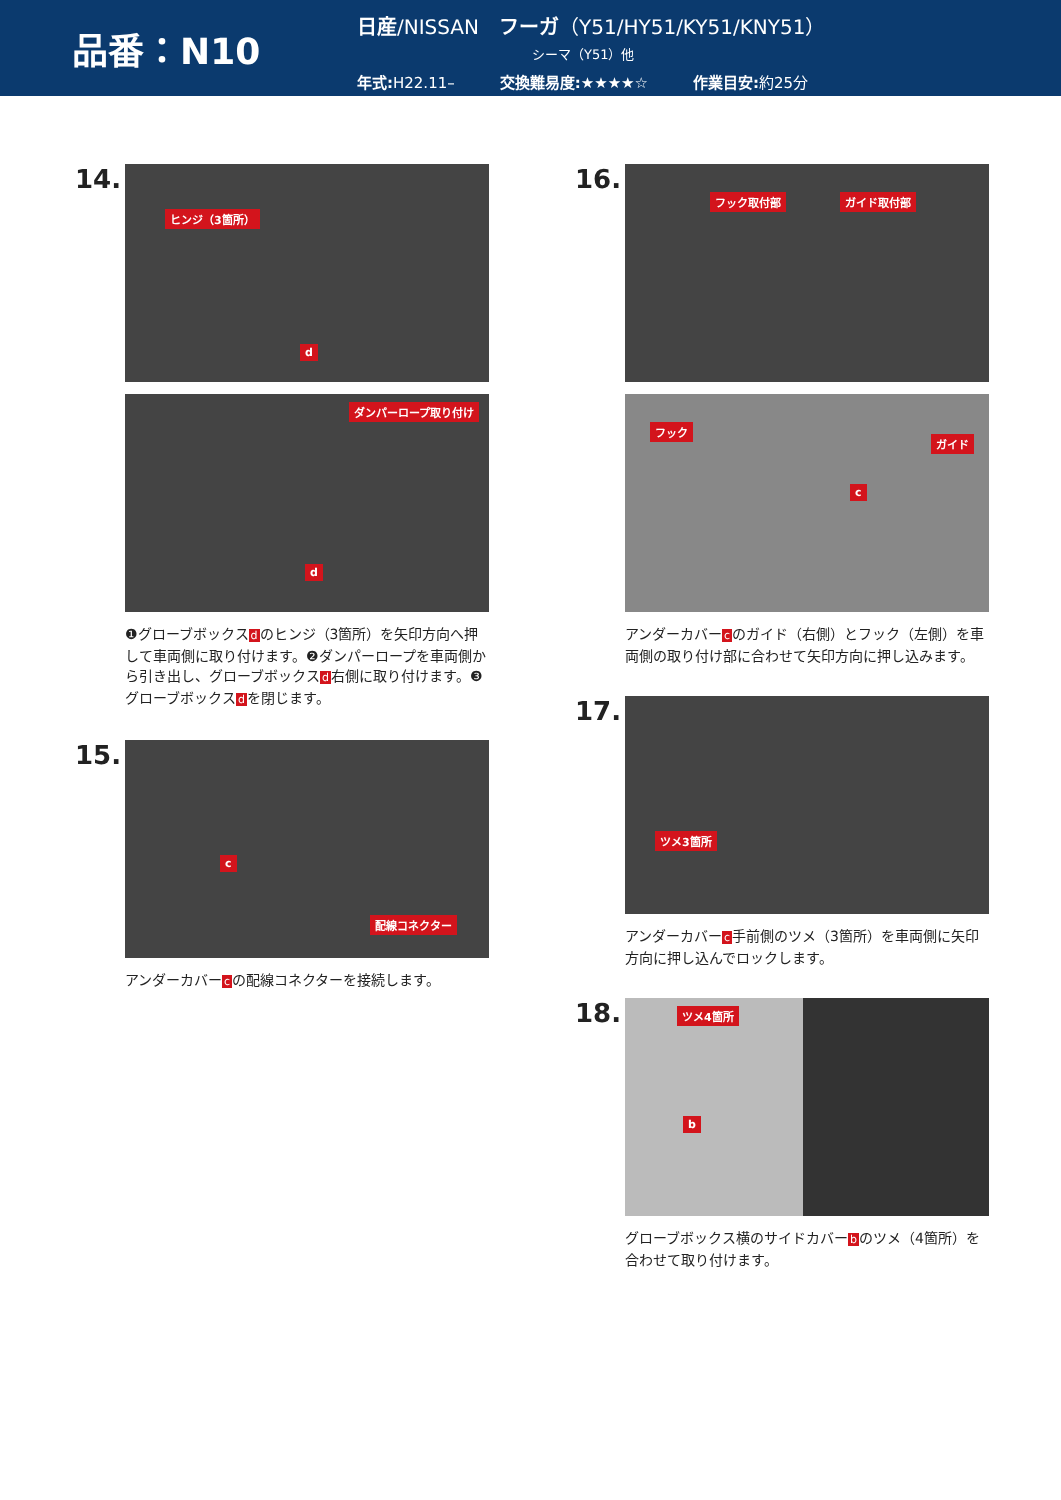品番：N10
日産/NISSAN　フーガ（Y51/HY51/KY51/KNY51）
シーマ（Y51）他
年式: H22.11– 交換難易度:★★★★☆ 作業目安: 約25分
14.
ヒンジ（3箇所）
d
ダンパーロープ取り付け
d
❶グローブボックスdのヒンジ（3箇所）を矢印方向へ押して車両側に取り付けます。❷ダンパーロープを車両側から引き出し、グローブボックスd右側に取り付けます。❸グローブボックスdを閉じます。
15.
c
配線コネクター
アンダーカバーcの配線コネクターを接続します。
16.
フック取付部 ガイド取付部
フック
ガイド
c
アンダーカバーcのガイド（右側）とフック（左側）を車両側の取り付け部に合わせて矢印方向に押し込みます。
17.
ツメ3箇所
アンダーカバーc手前側のツメ（3箇所）を車両側に矢印方向に押し込んでロックします。
18.
ツメ4箇所
b
グローブボックス横のサイドカバーbのツメ（4箇所）を合わせて取り付けます。